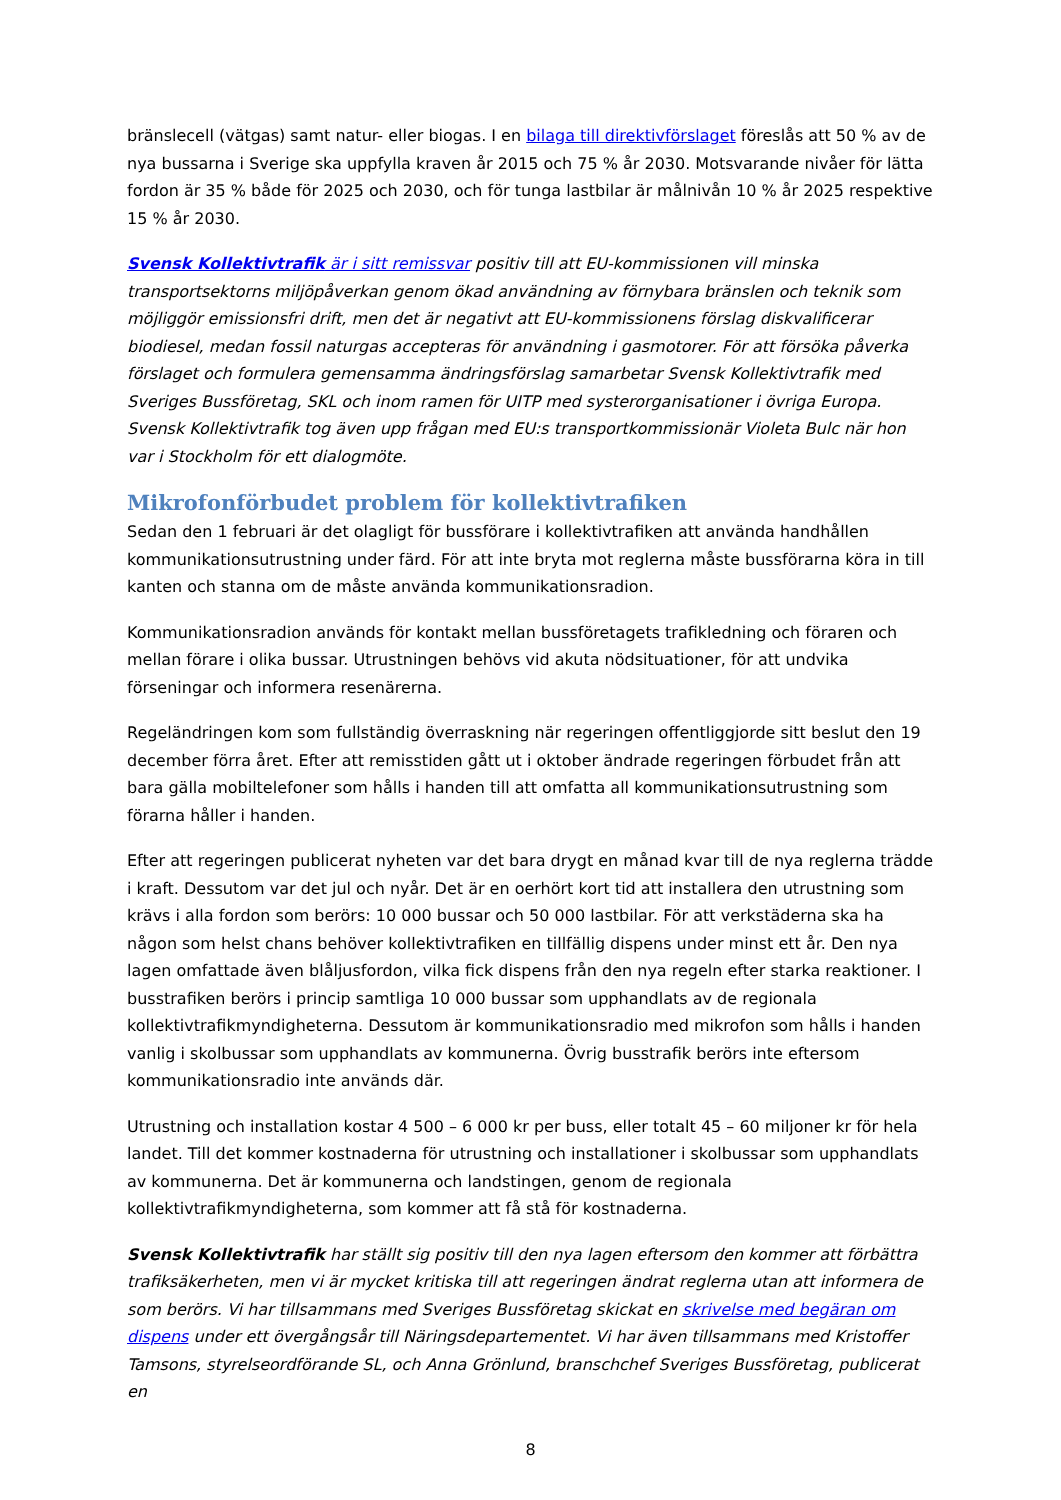bränslecell (vätgas) samt natur- eller biogas. I en bilaga till direktivförslaget föreslås att 50 % av de nya bussarna i Sverige ska uppfylla kraven år 2015 och 75 % år 2030. Motsvarande nivåer för lätta fordon är 35 % både för 2025 och 2030, och för tunga lastbilar är målnivån 10 % år 2025 respektive 15 % år 2030.
Svensk Kollektivtrafik är i sitt remissvar positiv till att EU-kommissionen vill minska transportsektorns miljöpåverkan genom ökad användning av förnybara bränslen och teknik som möjliggör emissionsfri drift, men det är negativt att EU-kommissionens förslag diskvalificerar biodiesel, medan fossil naturgas accepteras för användning i gasmotorer. För att försöka påverka förslaget och formulera gemensamma ändringsförslag samarbetar Svensk Kollektivtrafik med Sveriges Bussföretag, SKL och inom ramen för UITP med systerorganisationer i övriga Europa. Svensk Kollektivtrafik tog även upp frågan med EU:s transportkommissionär Violeta Bulc när hon var i Stockholm för ett dialogmöte.
Mikrofonförbudet problem för kollektivtrafiken
Sedan den 1 februari är det olagligt för bussförare i kollektivtrafiken att använda handhållen kommunikationsutrustning under färd. För att inte bryta mot reglerna måste bussförarna köra in till kanten och stanna om de måste använda kommunikationsradion.
Kommunikationsradion används för kontakt mellan bussföretagets trafikledning och föraren och mellan förare i olika bussar. Utrustningen behövs vid akuta nödsituationer, för att undvika förseningar och informera resenärerna.
Regeländringen kom som fullständig överraskning när regeringen offentliggjorde sitt beslut den 19 december förra året. Efter att remisstiden gått ut i oktober ändrade regeringen förbudet från att bara gälla mobiltelefoner som hålls i handen till att omfatta all kommunikationsutrustning som förarna håller i handen.
Efter att regeringen publicerat nyheten var det bara drygt en månad kvar till de nya reglerna trädde i kraft. Dessutom var det jul och nyår. Det är en oerhört kort tid att installera den utrustning som krävs i alla fordon som berörs: 10 000 bussar och 50 000 lastbilar. För att verkstäderna ska ha någon som helst chans behöver kollektivtrafiken en tillfällig dispens under minst ett år. Den nya lagen omfattade även blåljusfordon, vilka fick dispens från den nya regeln efter starka reaktioner. I busstrafiken berörs i princip samtliga 10 000 bussar som upphandlats av de regionala kollektivtrafikmyndigheterna. Dessutom är kommunikationsradio med mikrofon som hålls i handen vanlig i skolbussar som upphandlats av kommunerna. Övrig busstrafik berörs inte eftersom kommunikationsradio inte används där.
Utrustning och installation kostar 4 500 – 6 000 kr per buss, eller totalt 45 – 60 miljoner kr för hela landet. Till det kommer kostnaderna för utrustning och installationer i skolbussar som upphandlats av kommunerna. Det är kommunerna och landstingen, genom de regionala kollektivtrafikmyndigheterna, som kommer att få stå för kostnaderna.
Svensk Kollektivtrafik har ställt sig positiv till den nya lagen eftersom den kommer att förbättra trafiksäkerheten, men vi är mycket kritiska till att regeringen ändrat reglerna utan att informera de som berörs. Vi har tillsammans med Sveriges Bussföretag skickat en skrivelse med begäran om dispens under ett övergångsår till Näringsdepartementet. Vi har även tillsammans med Kristoffer Tamsons, styrelseordförande SL, och Anna Grönlund, branschchef Sveriges Bussföretag, publicerat en
8